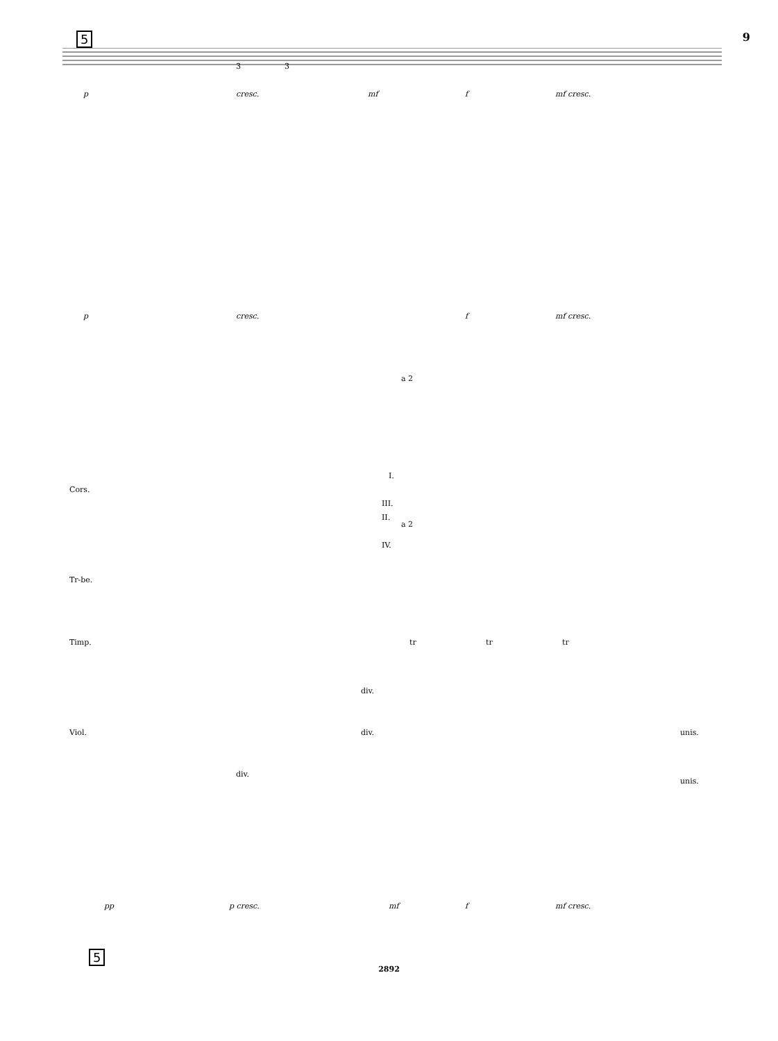5 9
p
cresc.
mf
f
mf cresc.
p
cresc.
f
mf cresc.
pp
p cresc.
mf
f
mf cresc.
Cors.
Tr-be.
Timp.
Viol.
I.
III.
II.
IV.
a 2
a 2
div.
div.
div.
unis.
unis.
tr
tr
tr
3
3
5
2892